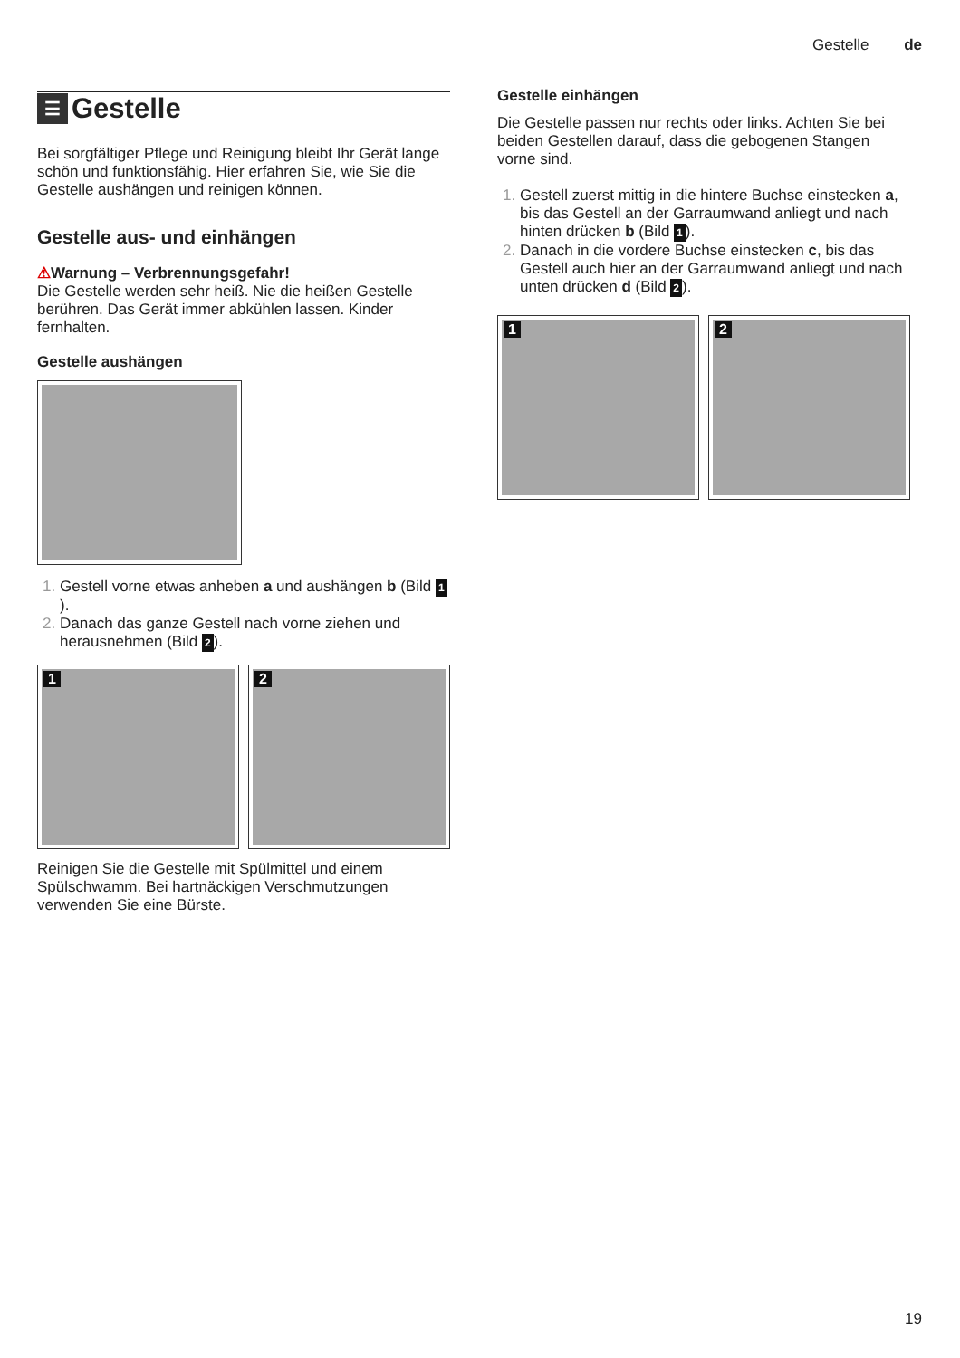Gestelle de
☰ Gestelle
Bei sorgfältiger Pflege und Reinigung bleibt Ihr Gerät lange schön und funktionsfähig. Hier erfahren Sie, wie Sie die Gestelle aushängen und reinigen können.
Gestelle aus- und einhängen
⚠Warnung – Verbrennungsgefahr!
Die Gestelle werden sehr heiß. Nie die heißen Gestelle berühren. Das Gerät immer abkühlen lassen. Kinder fernhalten.
Gestelle aushängen
Gestell vorne etwas anheben a und aushängen b (Bild 1).
Danach das ganze Gestell nach vorne ziehen und herausnehmen (Bild 2).
1
2
Reinigen Sie die Gestelle mit Spülmittel und einem Spülschwamm. Bei hartnäckigen Verschmutzungen verwenden Sie eine Bürste.
Gestelle einhängen
Die Gestelle passen nur rechts oder links. Achten Sie bei beiden Gestellen darauf, dass die gebogenen Stangen vorne sind.
Gestell zuerst mittig in die hintere Buchse einstecken a, bis das Gestell an der Garraumwand anliegt und nach hinten drücken b (Bild 1).
Danach in die vordere Buchse einstecken c, bis das Gestell auch hier an der Garraumwand anliegt und nach unten drücken d (Bild 2).
1
2
19